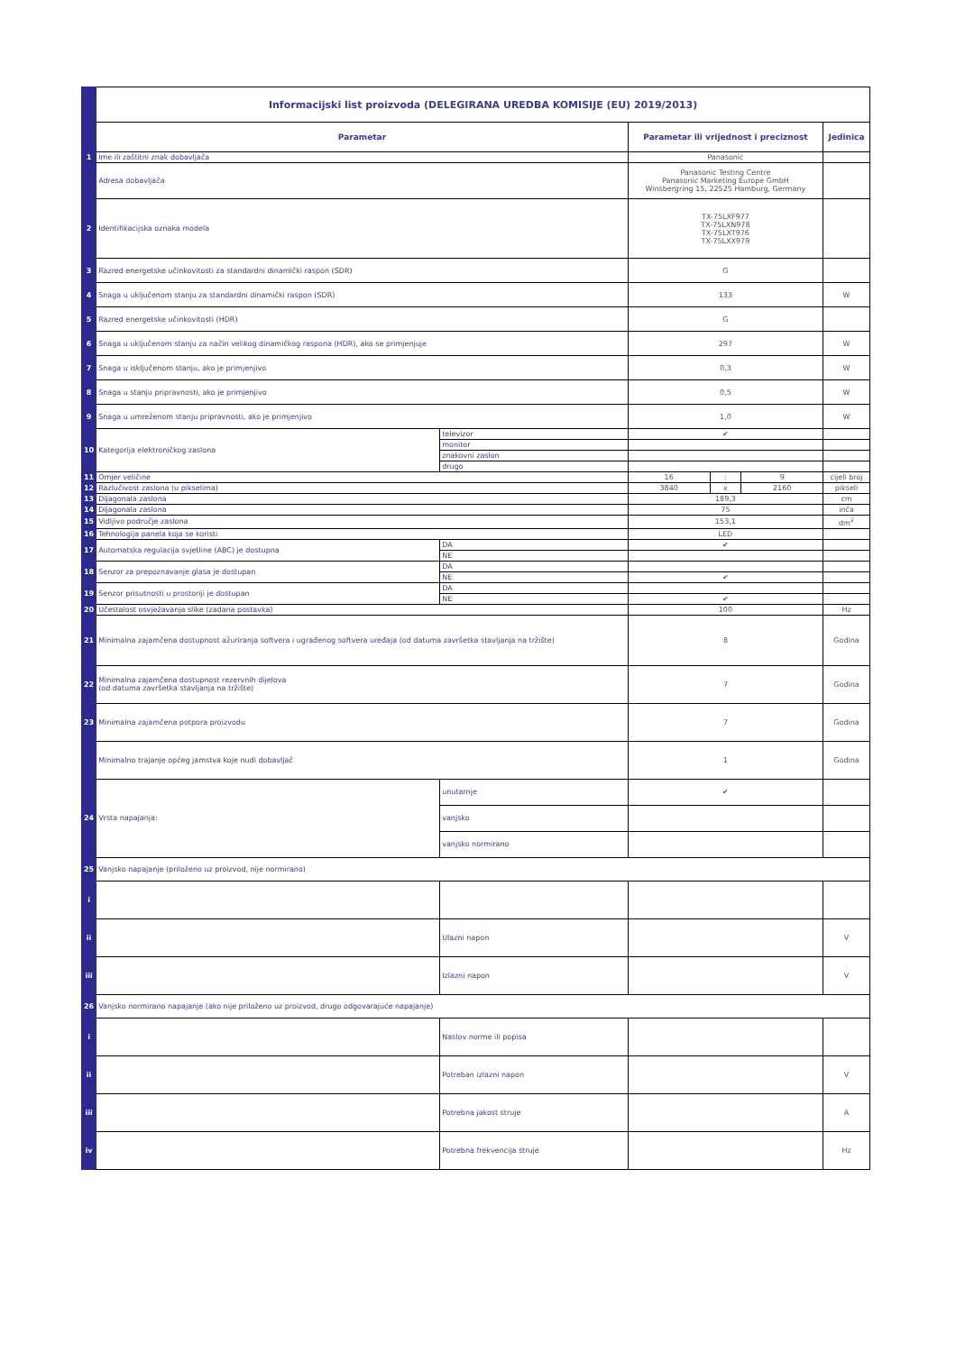| | Informacijski list proizvoda (DELEGIRANA UREDBA KOMISIJE (EU) 2019/2013) | | | | | |
| | Parametar | | Parametar ili vrijednost i preciznost | | | Jedinica |
| 1 | Ime ili zaštitni znak dobavljača | | Panasonic | | | |
| | Adresa dobavljača | | Panasonic Testing Centre Panasonic Marketing Europe GmbH Winsbergring 15, 22525 Hamburg, Germany | | | |
| 2 | Identifikacijska oznaka modela | | TX-75LXF977 TX-75LXN978 TX-75LXT976 TX-75LXX979 | | | |
| 3 | Razred energetske učinkovitosti za standardni dinamički raspon (SDR) | | G | | | |
| 4 | Snaga u uključenom stanju za standardni dinamički raspon (SDR) | | 133 | | | W |
| 5 | Razred energetske učinkovitosti (HDR) | | G | | | |
| 6 | Snaga u uključenom stanju za način velikog dinamičkog raspona (HDR), ako se primjenjuje | | 297 | | | W |
| 7 | Snaga u isključenom stanju, ako je primjenjivo | | 0,3 | | | W |
| 8 | Snaga u stanju pripravnosti, ako je primjenjivo | | 0,5 | | | W |
| 9 | Snaga u umreženom stanju pripravnosti, ako je primjenjivo | | 1,0 | | | W |
| 10 | Kategorija elektroničkog zaslona | televizor | ✔ | | | |
| | | monitor | | | | |
| | | znakovni zaslon | | | | |
| | | drugo | | | | |
| 11 | Omjer veličine | | 16 | : | 9 | cijeli broj |
| 12 | Razlučivost zaslona (u pikselima) | | 3840 | x | 2160 | pikseli |
| 13 | Dijagonala zaslona | | 189,3 | | | cm |
| 14 | Dijagonala zaslona | | 75 | | | inča |
| 15 | Vidljivo područje zaslona | | 153,1 | | | dm<sup>2</sup> |
| 16 | Tehnologija panela koja se koristi | | LED | | | |
| 17 | Automatska regulacija svjetline (ABC) je dostupna | DA | ✔ | | | |
| | | NE | | | | |
| 18 | Senzor za prepoznavanje glasa je dostupan | DA | | | | |
| | | NE | ✔ | | | |
| 19 | Senzor prisutnosti u prostoriji je dostupan | DA | | | | |
| | | NE | ✔ | | | |
| 20 | Učestalost osvježavanja slike (zadana postavka) | | 100 | | | Hz |
| 21 | Minimalna zajamčena dostupnost ažuriranja softvera i ugrađenog softvera uređaja (od datuma završetka stavljanja na tržište) | | 8 | | | Godina |
| 22 | Minimalna zajamčena dostupnost rezervnih dijelova (od datuma završetka stavljanja na tržište) | | 7 | | | Godina |
| 23 | Minimalna zajamčena potpora proizvodu | | 7 | | | Godina |
| | Minimalno trajanje općeg jamstva koje nudi dobavljač | | 1 | | | Godina |
| 24 | Vrsta napajanja: | unutarnje | ✔ | | | |
| | | vanjsko | | | | |
| | | vanjsko normirano | | | | |
| 25 | Vanjsko napajanje (priloženo uz proizvod, nije normirano) | | | | | |
| i | | | | | | |
| ii | | Ulazni napon | | | | V |
| iii | | Izlazni napon | | | | V |
| 26 | Vanjsko normirano napajanje (ako nije priloženo uz proizvod, drugo odgovarajuće napajanje) | | | | | |
| i | | Naslov norme ili popisa | | | | |
| ii | | Potreban izlazni napon | | | | V |
| iii | | Potrebna jakost struje | | | | A |
| iv | | Potrebna frekvencija struje | | | | Hz |